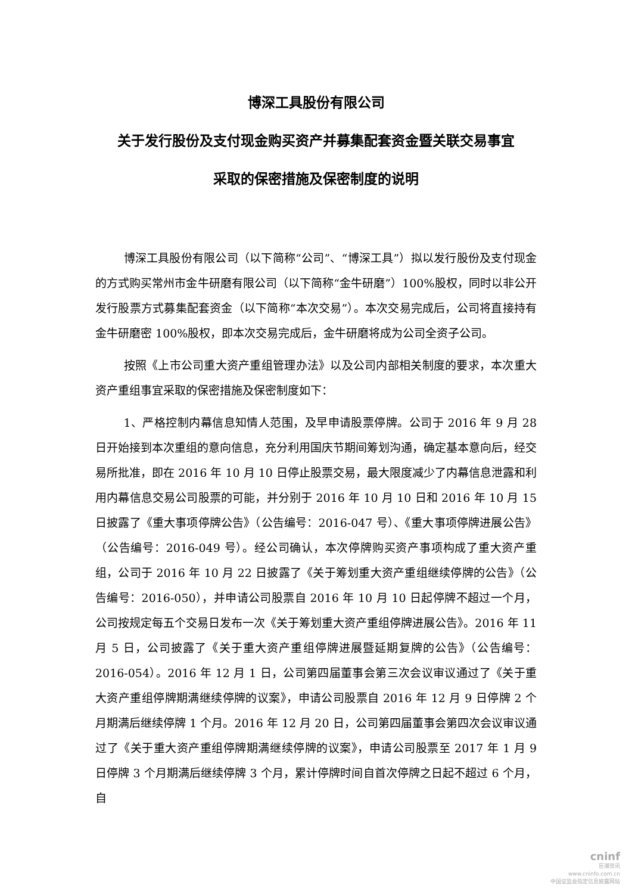博深工具股份有限公司
关于发行股份及支付现金购买资产并募集配套资金暨关联交易事宜
采取的保密措施及保密制度的说明
博深工具股份有限公司（以下简称“公司”、“博深工具”）拟以发行股份及支付现金的方式购买常州市金牛研磨有限公司（以下简称“金牛研磨”）100%股权，同时以非公开发行股票方式募集配套资金（以下简称“本次交易”）。本次交易完成后，公司将直接持有金牛研磨密 100%股权，即本次交易完成后，金牛研磨将成为公司全资子公司。
按照《上市公司重大资产重组管理办法》以及公司内部相关制度的要求，本次重大资产重组事宜采取的保密措施及保密制度如下：
1、严格控制内幕信息知情人范围，及早申请股票停牌。公司于 2016 年 9 月 28 日开始接到本次重组的意向信息，充分利用国庆节期间筹划沟通，确定基本意向后，经交易所批准，即在 2016 年 10 月 10 日停止股票交易，最大限度减少了内幕信息泄露和利用内幕信息交易公司股票的可能，并分别于 2016 年 10 月 10 日和 2016 年 10 月 15 日披露了《重大事项停牌公告》（公告编号：2016-047 号）、《重大事项停牌进展公告》（公告编号：2016-049 号）。经公司确认，本次停牌购买资产事项构成了重大资产重组，公司于 2016 年 10 月 22 日披露了《关于筹划重大资产重组继续停牌的公告》（公告编号：2016-050），并申请公司股票自 2016 年 10 月 10 日起停牌不超过一个月，公司按规定每五个交易日发布一次《关于筹划重大资产重组停牌进展公告》。2016 年 11 月 5 日，公司披露了《关于重大资产重组停牌进展暨延期复牌的公告》（公告编号：2016-054）。2016 年 12 月 1 日，公司第四届董事会第三次会议审议通过了《关于重大资产重组停牌期满继续停牌的议案》，申请公司股票自 2016 年 12 月 9 日停牌 2 个月期满后继续停牌 1 个月。2016 年 12 月 20 日，公司第四届董事会第四次会议审议通过了《关于重大资产重组停牌期满继续停牌的议案》，申请公司股票至 2017 年 1 月 9 日停牌 3 个月期满后继续停牌 3 个月，累计停牌时间自首次停牌之日起不超过 6 个月，自
cninf
巨潮资讯
www.cninfo.com.cn
中国证监会指定信息披露网站